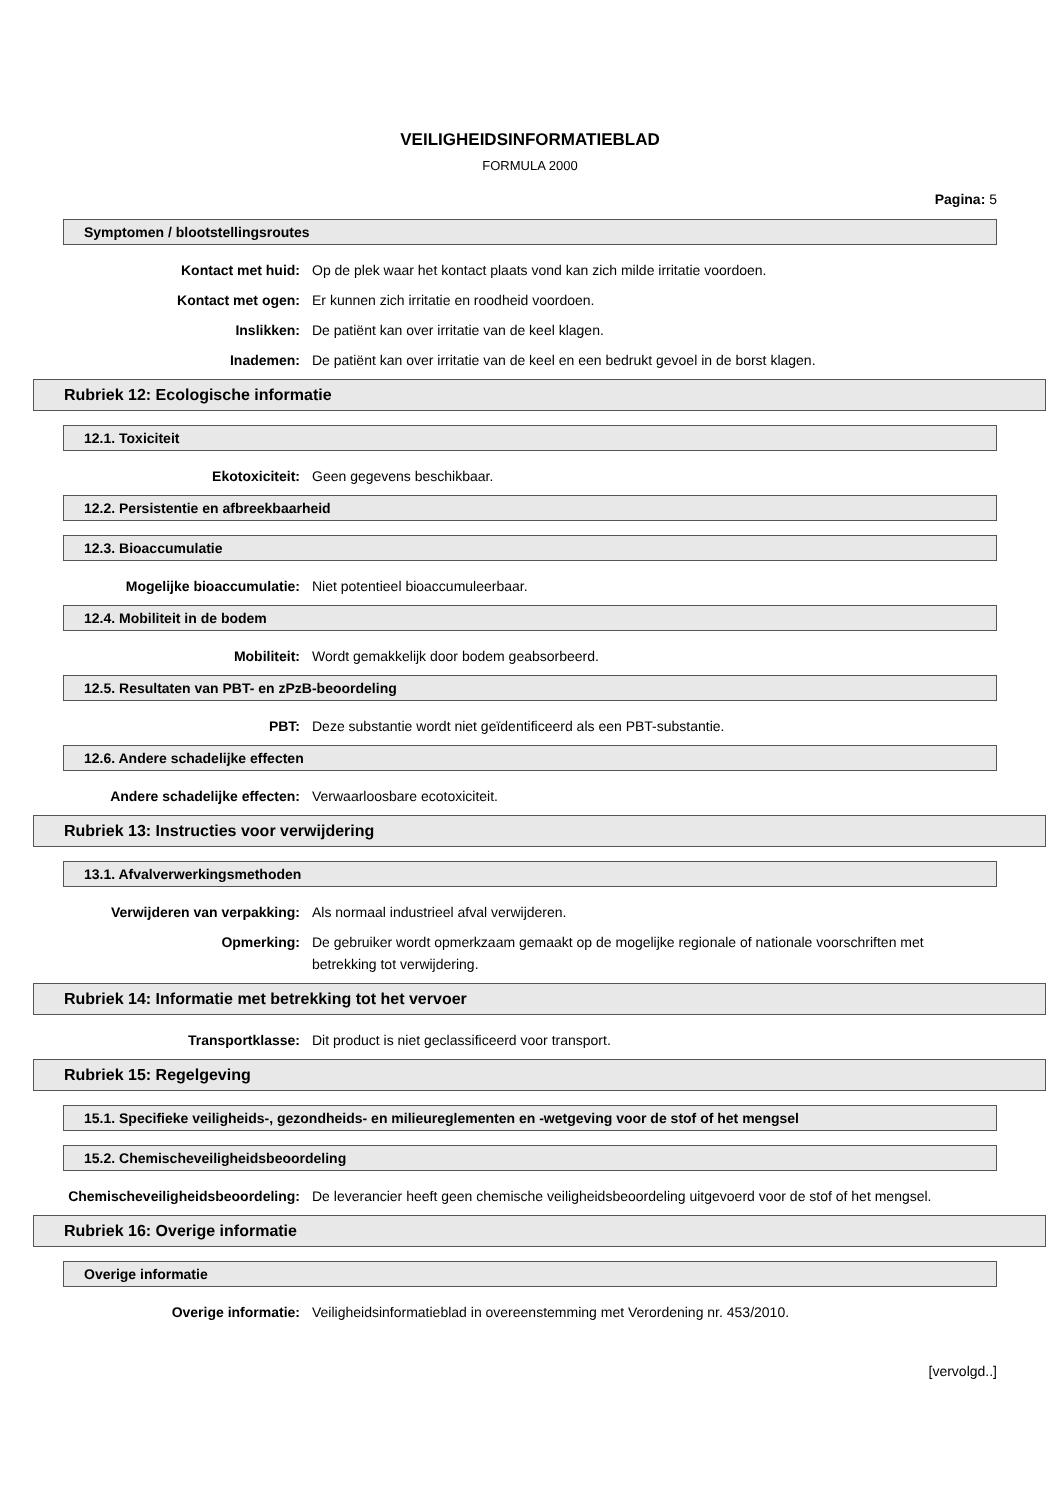VEILIGHEIDSINFORMATIEBLAD
FORMULA 2000
Pagina: 5
Symptomen / blootstellingsroutes
Kontact met huid: Op de plek waar het kontact plaats vond kan zich milde irritatie voordoen.
Kontact met ogen: Er kunnen zich irritatie en roodheid voordoen.
Inslikken: De patiënt kan over irritatie van de keel klagen.
Inademen: De patiënt kan over irritatie van de keel en een bedrukt gevoel in de borst klagen.
Rubriek 12: Ecologische informatie
12.1. Toxiciteit
Ekotoxiciteit: Geen gegevens beschikbaar.
12.2. Persistentie en afbreekbaarheid
12.3. Bioaccumulatie
Mogelijke bioaccumulatie: Niet potentieel bioaccumuleerbaar.
12.4. Mobiliteit in de bodem
Mobiliteit: Wordt gemakkelijk door bodem geabsorbeerd.
12.5. Resultaten van PBT- en zPzB-beoordeling
PBT: Deze substantie wordt niet geïdentificeerd als een PBT-substantie.
12.6. Andere schadelijke effecten
Andere schadelijke effecten: Verwaarloosbare ecotoxiciteit.
Rubriek 13: Instructies voor verwijdering
13.1. Afvalverwerkingsmethoden
Verwijderen van verpakking: Als normaal industrieel afval verwijderen.
Opmerking: De gebruiker wordt opmerkzaam gemaakt op de mogelijke regionale of nationale voorschriften met betrekking tot verwijdering.
Rubriek 14: Informatie met betrekking tot het vervoer
Transportklasse: Dit product is niet geclassificeerd voor transport.
Rubriek 15: Regelgeving
15.1. Specifieke veiligheids-, gezondheids- en milieureglementen en -wetgeving voor de stof of het mengsel
15.2. Chemischeveiligheidsbeoordeling
Chemischeveiligheidsbeoordeling: De leverancier heeft geen chemische veiligheidsbeoordeling uitgevoerd voor de stof of het mengsel.
Rubriek 16: Overige informatie
Overige informatie
Overige informatie: Veiligheidsinformatieblad in overeenstemming met Verordening nr. 453/2010.
[vervolgd..]